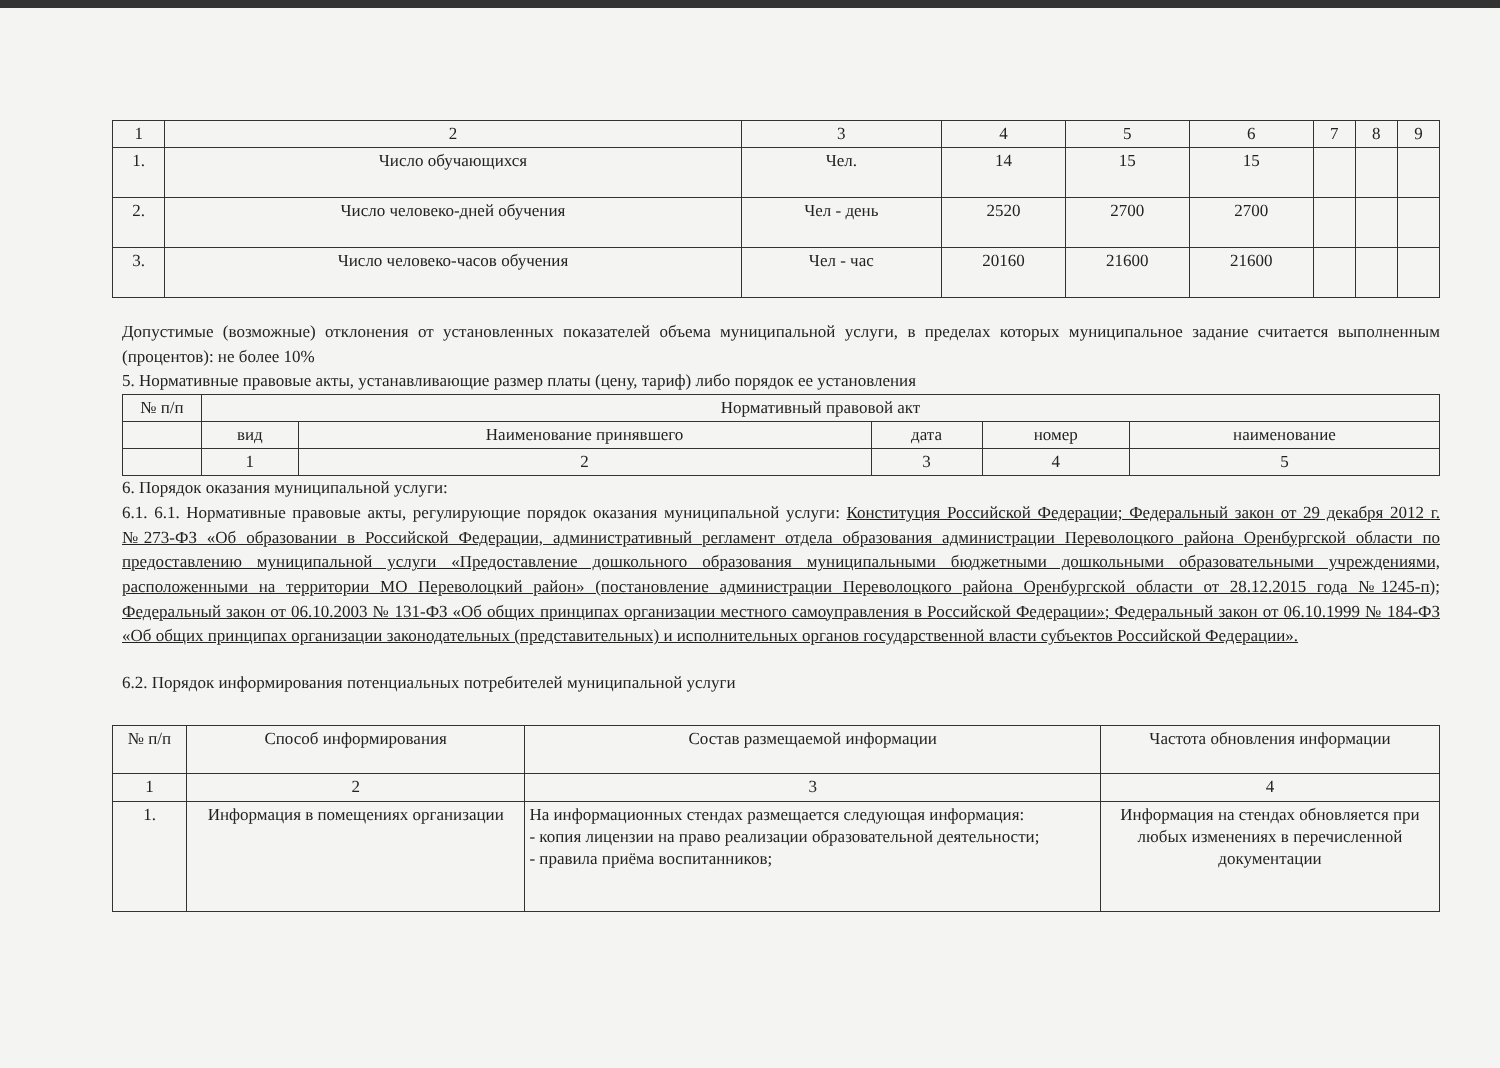| 1 | 2 | 3 | 4 | 5 | 6 | 7 | 8 | 9 |
| 1. | Число обучающихся | Чел. | 14 | 15 | 15 | | | |
| 2. | Число человеко-дней обучения | Чел - день | 2520 | 2700 | 2700 | | | |
| 3. | Число человеко-часов обучения | Чел - час | 20160 | 21600 | 21600 | | | |
Допустимые (возможные) отклонения от установленных показателей объема муниципальной услуги, в пределах которых муниципальное задание считается выполненным (процентов): не более 10%
5. Нормативные правовые акты, устанавливающие размер платы (цену, тариф) либо порядок ее установления
| № п/п | Нормативный правовой акт | | | | |
| | вид | Наименование принявшего | дата | номер | наименование |
| | 1 | 2 | 3 | 4 | 5 |
6. Порядок оказания муниципальной услуги:
6.1. 6.1. Нормативные правовые акты, регулирующие порядок оказания муниципальной услуги: Конституция Российской Федерации; Федеральный закон от 29 декабря 2012 г. №273-ФЗ «Об образовании в Российской Федерации, административный регламент отдела образования администрации Переволоцкого района Оренбургской области по предоставлению муниципальной услуги «Предоставление дошкольного образования муниципальными бюджетными дошкольными образовательными учреждениями, расположенными на территории МО Переволоцкий район» (постановление администрации Переволоцкого района Оренбургской области от 28.12.2015 года №1245-п); Федеральный закон от 06.10.2003 № 131-ФЗ «Об общих принципах организации местного самоуправления в Российской Федерации»; Федеральный закон от 06.10.1999 № 184-ФЗ «Об общих принципах организации законодательных (представительных) и исполнительных органов государственной власти субъектов Российской Федерации».
6.2. Порядок информирования потенциальных потребителей муниципальной услуги
| № п/п | Способ информирования | Состав размещаемой информации | Частота обновления информации |
| 1 | 2 | 3 | 4 |
| 1. | Информация в помещениях организации | На информационных стендах размещается следующая информация: - копия лицензии на право реализации образовательной деятельности; - правила приёма воспитанников; | Информация на стендах обновляется при любых изменениях в перечисленной документации |